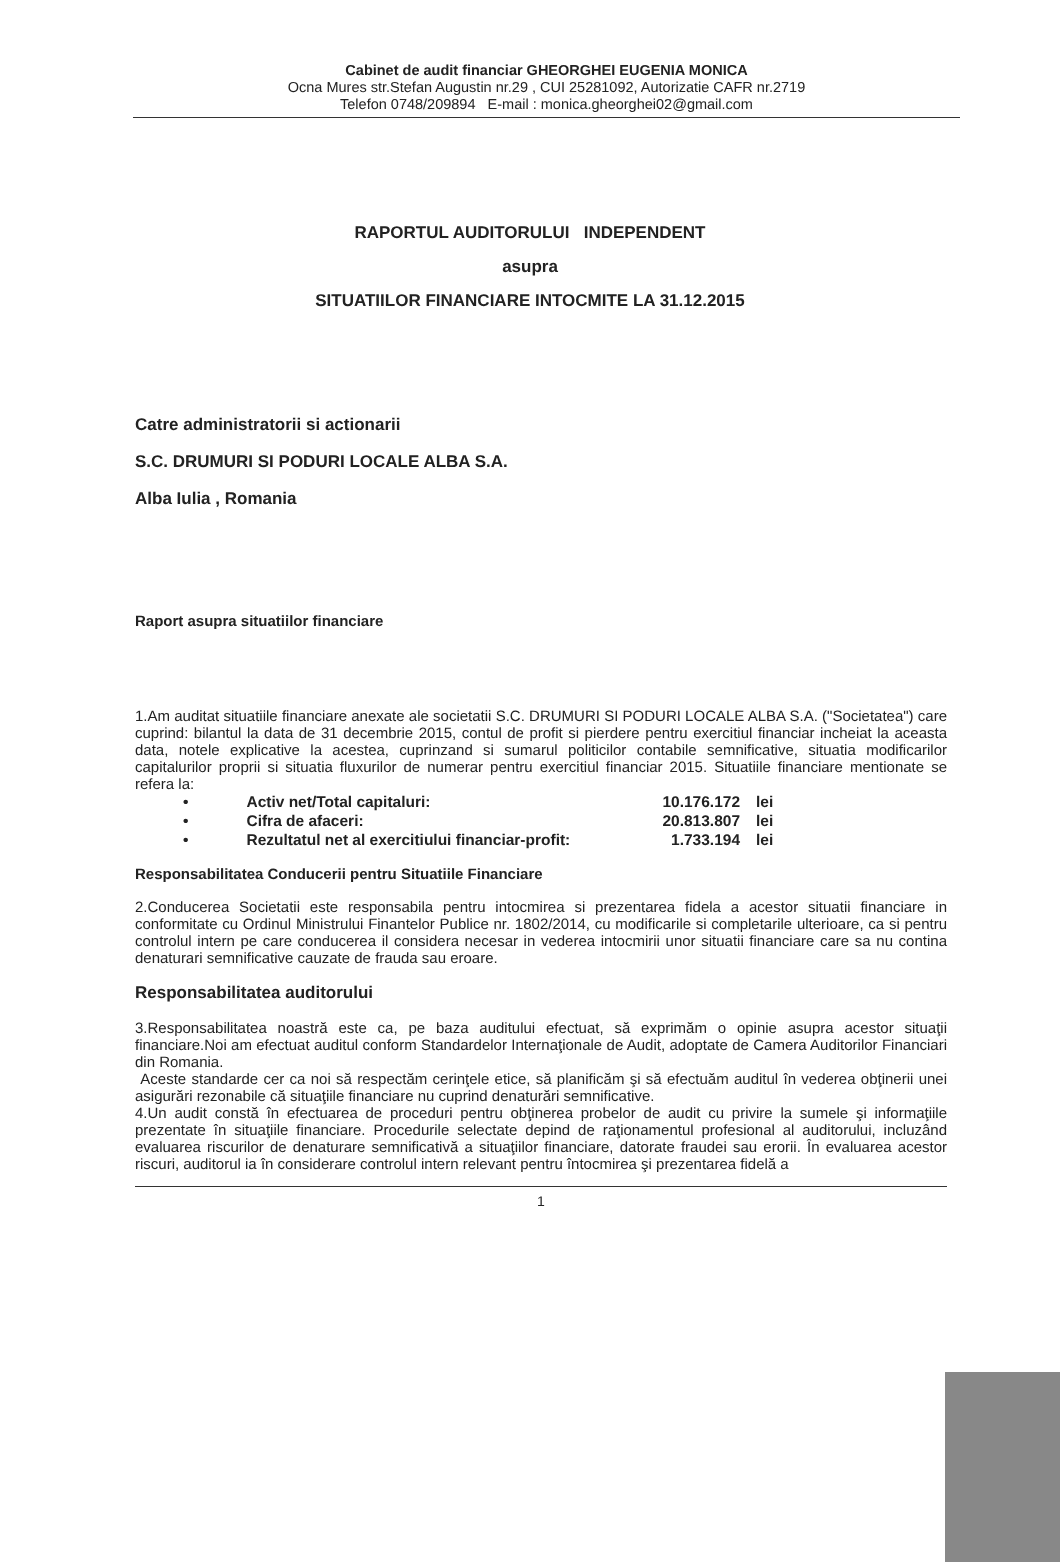Cabinet de audit financiar GHEORGHEI EUGENIA MONICA
Ocna Mures str.Stefan Augustin nr.29 , CUI 25281092, Autorizatie CAFR nr.2719
Telefon 0748/209894 E-mail : monica.gheorghei02@gmail.com
RAPORTUL AUDITORULUI INDEPENDENT
asupra
SITUATIILOR FINANCIARE INTOCMITE LA 31.12.2015
Catre administratorii si actionarii
S.C. DRUMURI SI PODURI LOCALE ALBA S.A.
Alba Iulia , Romania
Raport asupra situatiilor financiare
1.Am auditat situatiile financiare anexate ale societatii S.C. DRUMURI SI PODURI LOCALE ALBA S.A. ("Societatea") care cuprind: bilantul la data de 31 decembrie 2015, contul de profit si pierdere pentru exercitiul financiar incheiat la aceasta data, notele explicative la acestea, cuprinzand si sumarul politicilor contabile semnificative, situatia modificarilor capitalurilor proprii si situatia fluxurilor de numerar pentru exercitiul financiar 2015. Situatiile financiare mentionate se refera la:
| • | Activ net/Total capitaluri: | 10.176.172 | lei |
| • | Cifra de afaceri: | 20.813.807 | lei |
| • | Rezultatul net al exercitiului financiar-profit: | 1.733.194 | lei |
Responsabilitatea Conducerii pentru Situatiile Financiare
2.Conducerea Societatii este responsabila pentru intocmirea si prezentarea fidela a acestor situatii financiare in conformitate cu Ordinul Ministrului Finantelor Publice nr. 1802/2014, cu modificarile si completarile ulterioare, ca si pentru controlul intern pe care conducerea il considera necesar in vederea intocmirii unor situatii financiare care sa nu contina denaturari semnificative cauzate de frauda sau eroare.
Responsabilitatea auditorului
3.Responsabilitatea noastră este ca, pe baza auditului efectuat, să exprimăm o opinie asupra acestor situaţii financiare.Noi am efectuat auditul conform Standardelor Internaţionale de Audit, adoptate de Camera Auditorilor Financiari din Romania.
Aceste standarde cer ca noi să respectăm cerinţele etice, să planificăm şi să efectuăm auditul în vederea obţinerii unei asigurări rezonabile că situaţiile financiare nu cuprind denaturări semnificative.
4.Un audit constă în efectuarea de proceduri pentru obţinerea probelor de audit cu privire la sumele şi informaţiile prezentate în situaţiile financiare. Procedurile selectate depind de raţionamentul profesional al auditorului, incluzând evaluarea riscurilor de denaturare semnificativă a situaţiilor financiare, datorate fraudei sau erorii. În evaluarea acestor riscuri, auditorul ia în considerare controlul intern relevant pentru întocmirea şi prezentarea fidelă a
1